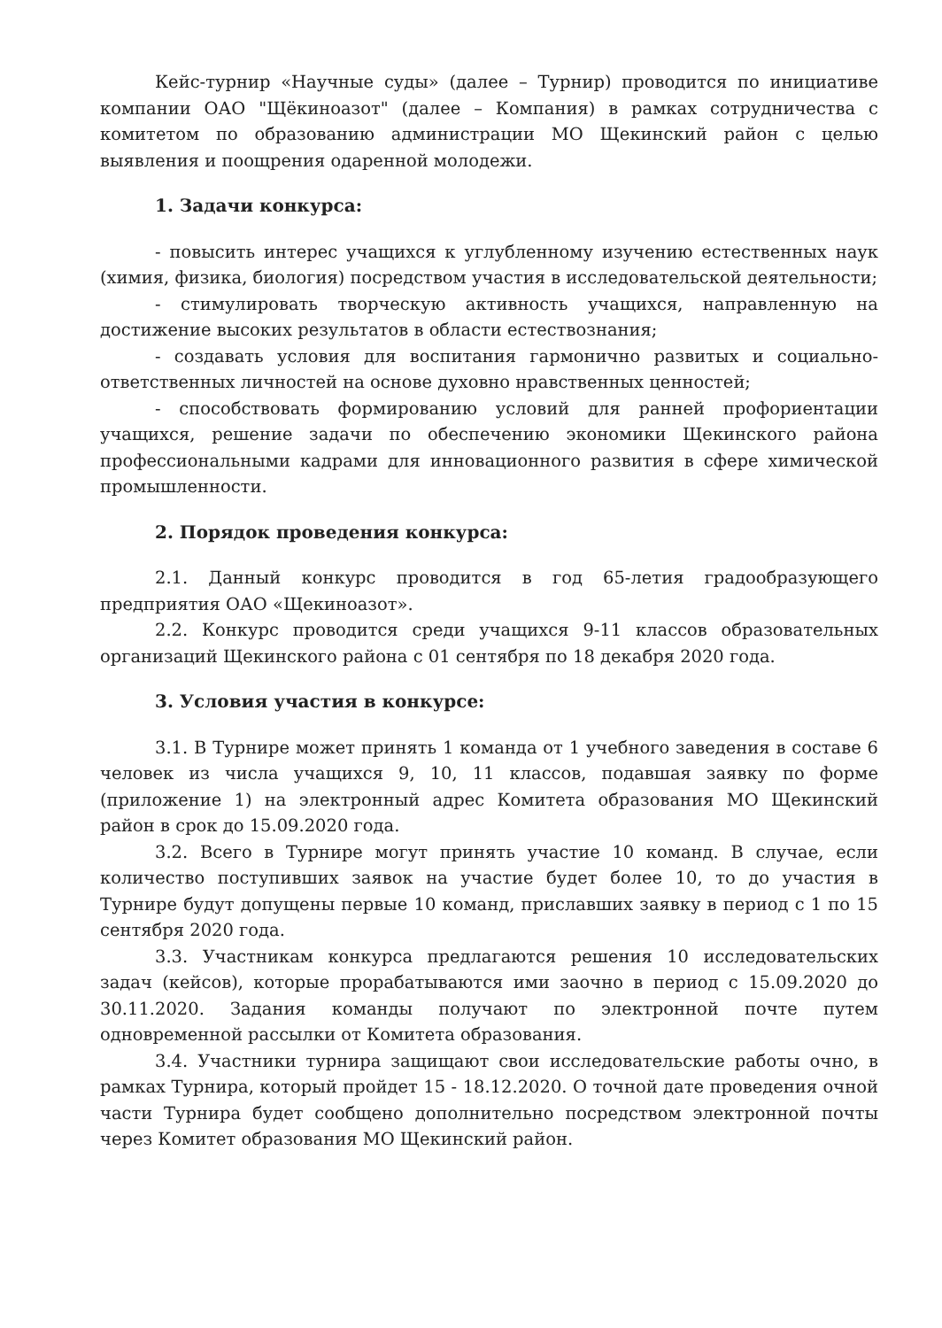Кейс-турнир «Научные суды» (далее – Турнир) проводится по инициативе компании ОАО "Щёкиноазот" (далее – Компания) в рамках сотрудничества с комитетом по образованию администрации МО Щекинский район с целью выявления и поощрения одаренной молодежи.
1. Задачи конкурса:
- повысить интерес учащихся к углубленному изучению естественных наук (химия, физика, биология) посредством участия в исследовательской деятельности;
- стимулировать творческую активность учащихся, направленную на достижение высоких результатов в области естествознания;
- создавать условия для воспитания гармонично развитых и социально-ответственных личностей на основе духовно нравственных ценностей;
- способствовать формированию условий для ранней профориентации учащихся, решение задачи по обеспечению экономики Щекинского района профессиональными кадрами для инновационного развития в сфере химической промышленности.
2. Порядок проведения конкурса:
2.1. Данный конкурс проводится в год 65-летия градообразующего предприятия ОАО «Щекиноазот».
2.2. Конкурс проводится среди учащихся 9-11 классов образовательных организаций Щекинского района с 01 сентября по 18 декабря 2020 года.
3. Условия участия в конкурсе:
3.1. В Турнире может принять 1 команда от 1 учебного заведения в составе 6 человек из числа учащихся 9, 10, 11 классов, подавшая заявку по форме (приложение 1) на электронный адрес Комитета образования МО Щекинский район в срок до 15.09.2020 года.
3.2. Всего в Турнире могут принять участие 10 команд. В случае, если количество поступивших заявок на участие будет более 10, то до участия в Турнире будут допущены первые 10 команд, приславших заявку в период с 1 по 15 сентября 2020 года.
3.3. Участникам конкурса предлагаются решения 10 исследовательских задач (кейсов), которые прорабатываются ими заочно в период с 15.09.2020 до 30.11.2020. Задания команды получают по электронной почте путем одновременной рассылки от Комитета образования.
3.4. Участники турнира защищают свои исследовательские работы очно, в рамках Турнира, который пройдет 15 - 18.12.2020. О точной дате проведения очной части Турнира будет сообщено дополнительно посредством электронной почты через Комитет образования МО Щекинский район.